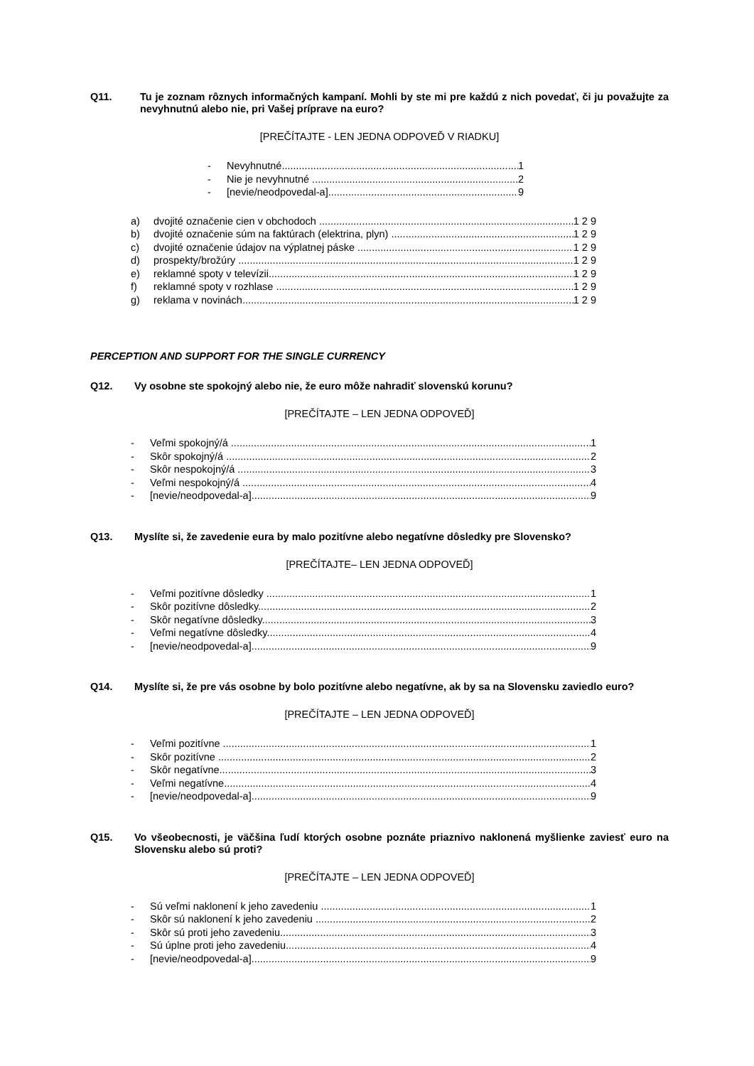Q11. Tu je zoznam rôznych informačných kampaní. Mohli by ste mi pre každú z nich povedať, či ju považujte za nevyhnutnú alebo nie, pri Vašej príprave na euro?
[PREČÍTAJTE - LEN JEDNA ODPOVEĎ V RIADKU]
- Nevyhnutné 1
- Nie je nevyhnutné 2
- [nevie/neodpovedal-a] 9
a) dvojité označenie cien v obchodoch 1 2 9
b) dvojité označenie súm na faktúrach (elektrina, plyn) 1 2 9
c) dvojité označenie údajov na výplatnej páske 1 2 9
d) prospekty/brožúry 1 2 9
e) reklamné spoty v televízii 1 2 9
f) reklamné spoty v rozhlase 1 2 9
g) reklama v novinách 1 2 9
PERCEPTION AND SUPPORT FOR THE SINGLE CURRENCY
Q12. Vy osobne ste spokojný alebo nie, že euro môže nahradiť slovenskú korunu?
[PREČÍTAJTE – LEN JEDNA ODPOVEĎ]
- Veľmi spokojný/á 1
- Skôr spokojný/á 2
- Skôr nespokojný/á 3
- Veľmi nespokojný/á 4
- [nevie/neodpovedal-a] 9
Q13. Myslíte si, že zavedenie eura by malo pozitívne alebo negatívne dôsledky pre Slovensko?
[PREČÍTAJTE– LEN JEDNA ODPOVEĎ]
- Veľmi pozitívne dôsledky 1
- Skôr pozitívne dôsledky 2
- Skôr negatívne dôsledky 3
- Veľmi negatívne dôsledky 4
- [nevie/neodpovedal-a] 9
Q14. Myslíte si, že pre vás osobne by bolo pozitívne alebo negatívne, ak by sa na Slovensku zaviedlo euro?
[PREČÍTAJTE – LEN JEDNA ODPOVEĎ]
- Veľmi pozitívne 1
- Skôr pozitívne 2
- Skôr negatívne 3
- Veľmi negatívne 4
- [nevie/neodpovedal-a] 9
Q15. Vo všeobecnosti, je väčšina ľudí ktorých osobne poznáte priaznivo naklonená myšlienke zaviesť euro na Slovensku alebo sú proti?
[PREČÍTAJTE – LEN JEDNA ODPOVEĎ]
- Sú veľmi naklonení k jeho zavedeniu 1
- Skôr sú naklonení k jeho zavedeniu 2
- Skôr sú proti jeho zavedeniu 3
- Sú úplne proti jeho zavedeniu 4
- [nevie/neodpovedal-a] 9